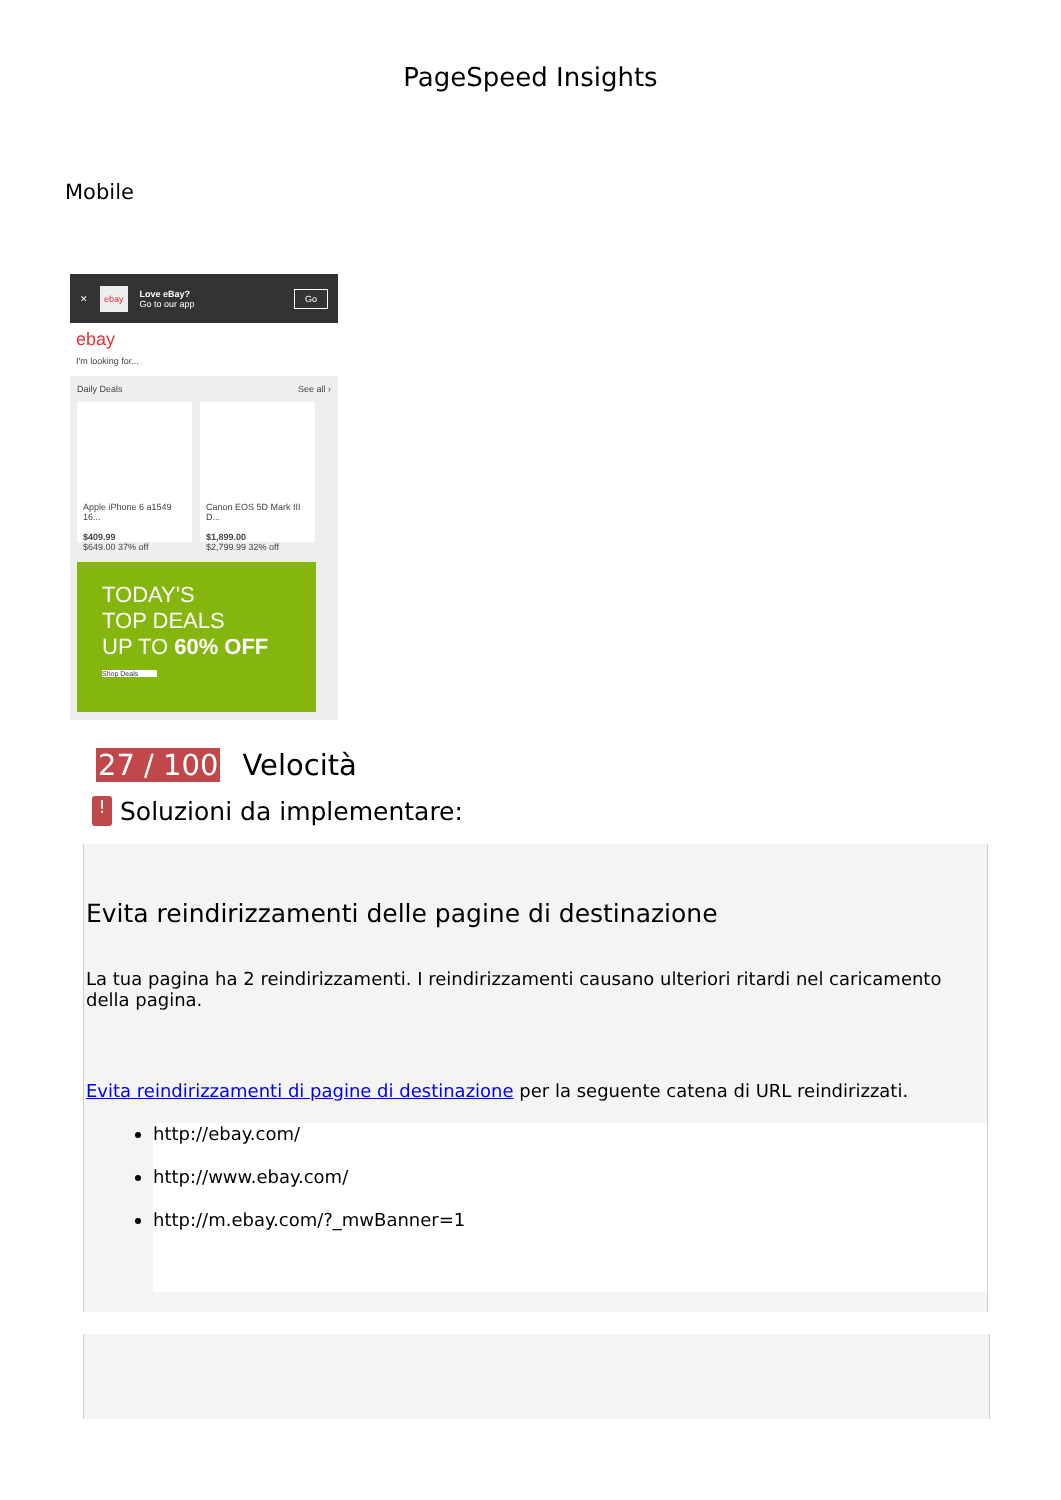PageSpeed Insights
Mobile
✕ ebay Love eBay?
Go to our app Go
ebay
I'm looking for...
Daily Deals See all ›
Apple iPhone 6 a1549 16...
$409.99
$649.00 37% off
Canon EOS 5D Mark III D...
$1,899.00
$2,799.99 32% off
TODAY'S
TOP DEALS
UP TO 60% OFF
Shop Deals
27 / 100 Velocità
!
Soluzioni da implementare:
Evita reindirizzamenti delle pagine di destinazione
La tua pagina ha 2 reindirizzamenti. I reindirizzamenti causano ulteriori ritardi nel caricamento della pagina.
Evita reindirizzamenti di pagine di destinazione per la seguente catena di URL reindirizzati.
http://ebay.com/
http://www.ebay.com/
http://m.ebay.com/?_mwBanner=1